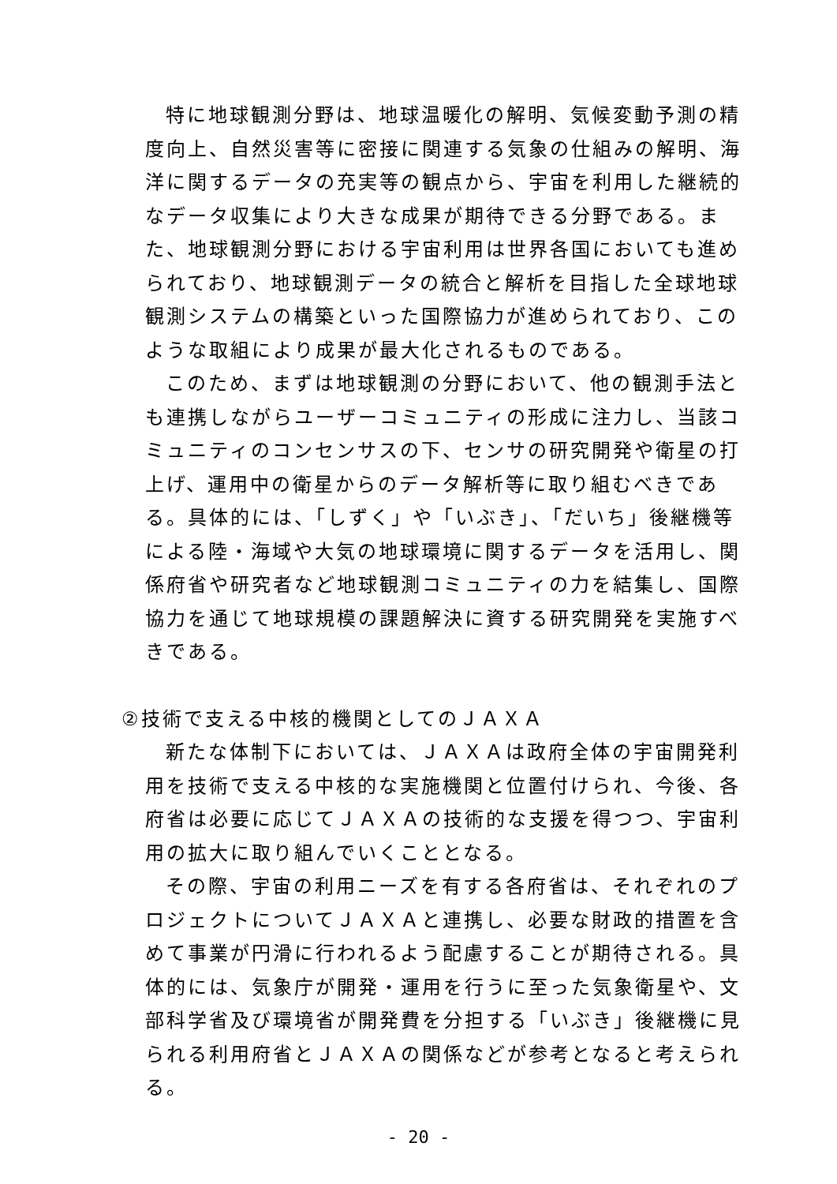特に地球観測分野は、地球温暖化の解明、気候変動予測の精度向上、自然災害等に密接に関連する気象の仕組みの解明、海洋に関するデータの充実等の観点から、宇宙を利用した継続的なデータ収集により大きな成果が期待できる分野である。また、地球観測分野における宇宙利用は世界各国においても進められており、地球観測データの統合と解析を目指した全球地球観測システムの構築といった国際協力が進められており、このような取組により成果が最大化されるものである。
このため、まずは地球観測の分野において、他の観測手法とも連携しながらユーザーコミュニティの形成に注力し、当該コミュニティのコンセンサスの下、センサの研究開発や衛星の打上げ、運用中の衛星からのデータ解析等に取り組むべきである。具体的には、「しずく」や「いぶき」、「だいち」後継機等による陸・海域や大気の地球環境に関するデータを活用し、関係府省や研究者など地球観測コミュニティの力を結集し、国際協力を通じて地球規模の課題解決に資する研究開発を実施すべきである。
②技術で支える中核的機関としてのＪＡＸＡ
新たな体制下においては、ＪＡＸＡは政府全体の宇宙開発利用を技術で支える中核的な実施機関と位置付けられ、今後、各府省は必要に応じてＪＡＸＡの技術的な支援を得つつ、宇宙利用の拡大に取り組んでいくこととなる。
その際、宇宙の利用ニーズを有する各府省は、それぞれのプロジェクトについてＪＡＸＡと連携し、必要な財政的措置を含めて事業が円滑に行われるよう配慮することが期待される。具体的には、気象庁が開発・運用を行うに至った気象衛星や、文部科学省及び環境省が開発費を分担する「いぶき」後継機に見られる利用府省とＪＡＸＡの関係などが参考となると考えられる。
- 20 -